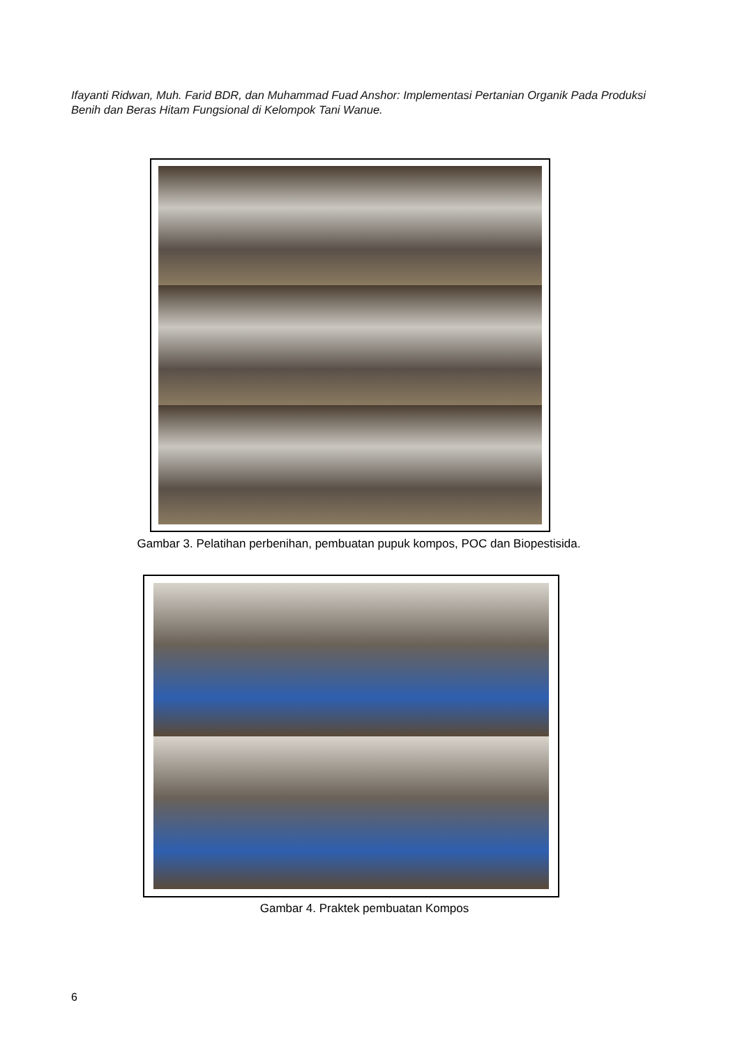Ifayanti Ridwan, Muh. Farid BDR, dan Muhammad Fuad Anshor: Implementasi Pertanian Organik Pada Produksi Benih dan Beras Hitam Fungsional di Kelompok Tani Wanue.
Gambar 3. Pelatihan perbenihan, pembuatan pupuk kompos, POC dan Biopestisida.
Gambar 4. Praktek pembuatan Kompos
6